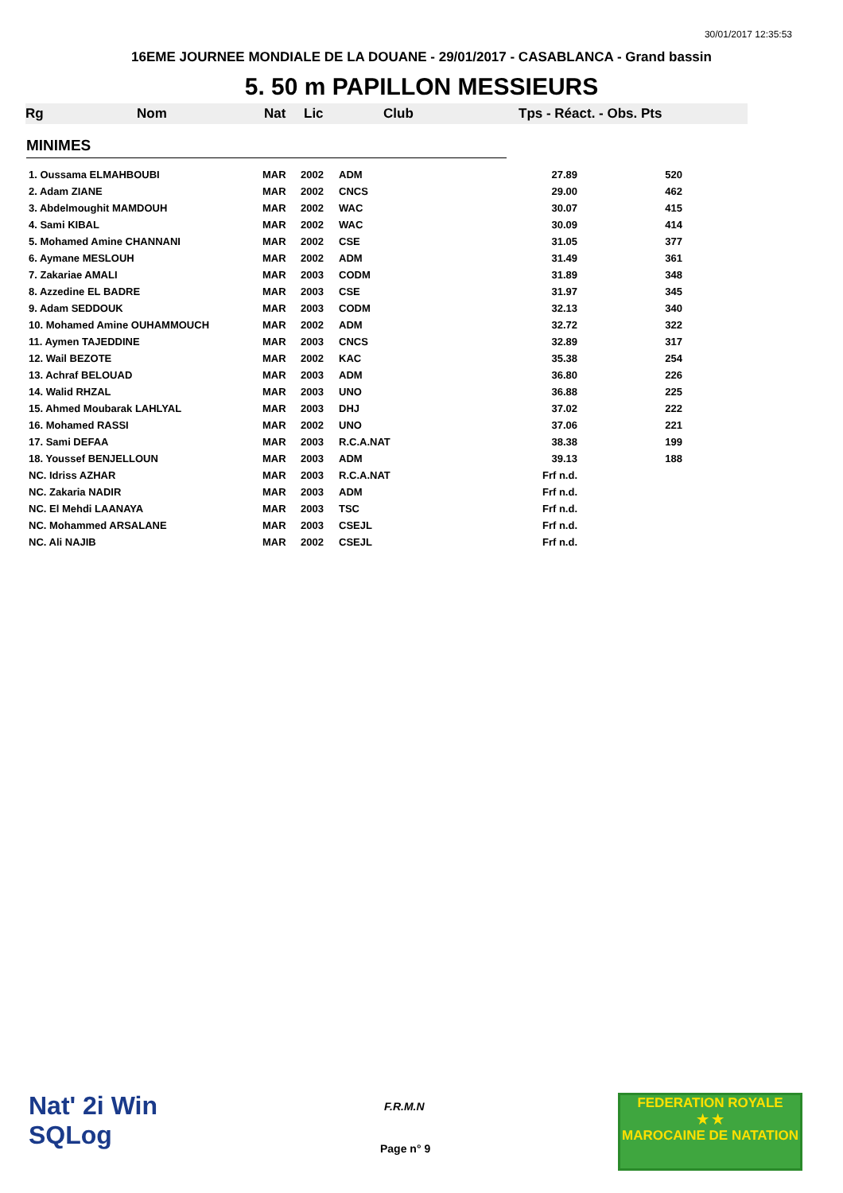30/01/2017 12:35:53
16EME JOURNEE MONDIALE DE LA DOUANE - 29/01/2017 - CASABLANCA - Grand bassin
5. 50 m PAPILLON MESSIEURS
Rg Nom Nat Lic Club Tps - Réact. - Obs. Pts
MINIMES
| 1. Oussama ELMAHBOUBI | MAR | 2002 | ADM | 27.89 | 520 |
| 2. Adam ZIANE | MAR | 2002 | CNCS | 29.00 | 462 |
| 3. Abdelmoughit MAMDOUH | MAR | 2002 | WAC | 30.07 | 415 |
| 4. Sami KIBAL | MAR | 2002 | WAC | 30.09 | 414 |
| 5. Mohamed Amine CHANNANI | MAR | 2002 | CSE | 31.05 | 377 |
| 6. Aymane MESLOUH | MAR | 2002 | ADM | 31.49 | 361 |
| 7. Zakariae AMALI | MAR | 2003 | CODM | 31.89 | 348 |
| 8. Azzedine EL BADRE | MAR | 2003 | CSE | 31.97 | 345 |
| 9. Adam SEDDOUK | MAR | 2003 | CODM | 32.13 | 340 |
| 10. Mohamed Amine OUHAMMOUCH | MAR | 2002 | ADM | 32.72 | 322 |
| 11. Aymen TAJEDDINE | MAR | 2003 | CNCS | 32.89 | 317 |
| 12. Wail BEZOTE | MAR | 2002 | KAC | 35.38 | 254 |
| 13. Achraf BELOUAD | MAR | 2003 | ADM | 36.80 | 226 |
| 14. Walid RHZAL | MAR | 2003 | UNO | 36.88 | 225 |
| 15. Ahmed Moubarak LAHLYAL | MAR | 2003 | DHJ | 37.02 | 222 |
| 16. Mohamed RASSI | MAR | 2002 | UNO | 37.06 | 221 |
| 17. Sami DEFAA | MAR | 2003 | R.C.A.NAT | 38.38 | 199 |
| 18. Youssef BENJELLOUN | MAR | 2003 | ADM | 39.13 | 188 |
| NC. Idriss AZHAR | MAR | 2003 | R.C.A.NAT | Frf n.d. | |
| NC. Zakaria NADIR | MAR | 2003 | ADM | Frf n.d. | |
| NC. El Mehdi LAANAYA | MAR | 2003 | TSC | Frf n.d. | |
| NC. Mohammed ARSALANE | MAR | 2003 | CSEJL | Frf n.d. | |
| NC. Ali NAJIB | MAR | 2002 | CSEJL | Frf n.d. | |
Nat' 2i Win
SQLog
F.R.M.N
Page n° 9
FEDERATION ROYALE
★ ★
MAROCAINE DE NATATION